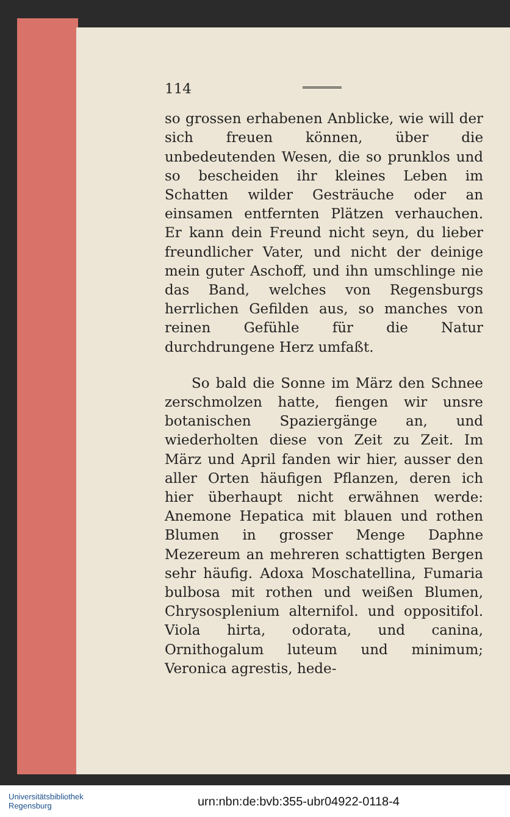114
so grossen erhabenen Anblicke, wie will der sich freuen können, über die unbedeutenden Wesen, die so prunklos und so bescheiden ihr kleines Leben im Schatten wilder Gesträuche oder an einsamen entfernten Plätzen verhauchen. Er kann dein Freund nicht seyn, du lieber freundlicher Vater, und nicht der deinige mein guter Aschoff, und ihn umschlinge nie das Band, welches von Regensburgs herrlichen Gefilden aus, so manches von reinen Gefühle für die Natur durchdrungene Herz umfaßt.
So bald die Sonne im März den Schnee zerschmolzen hatte, fiengen wir unsre botanischen Spaziergänge an, und wiederholten diese von Zeit zu Zeit. Im März und April fanden wir hier, ausser den aller Orten häufigen Pflanzen, deren ich hier überhaupt nicht erwähnen werde: Anemone Hepatica mit blauen und rothen Blumen in grosser Menge Daphne Mezereum an mehreren schattigten Bergen sehr häufig. Adoxa Moschatellina, Fumaria bulbosa mit rothen und weißen Blumen, Chrysosplenium alternifol. und oppositifol. Viola hirta, odorata, und canina, Ornithogalum luteum und minimum; Veronica agrestis, hede-
Universitätsbibliothek
Regensburg
urn:nbn:de:bvb:355-ubr04922-0118-4